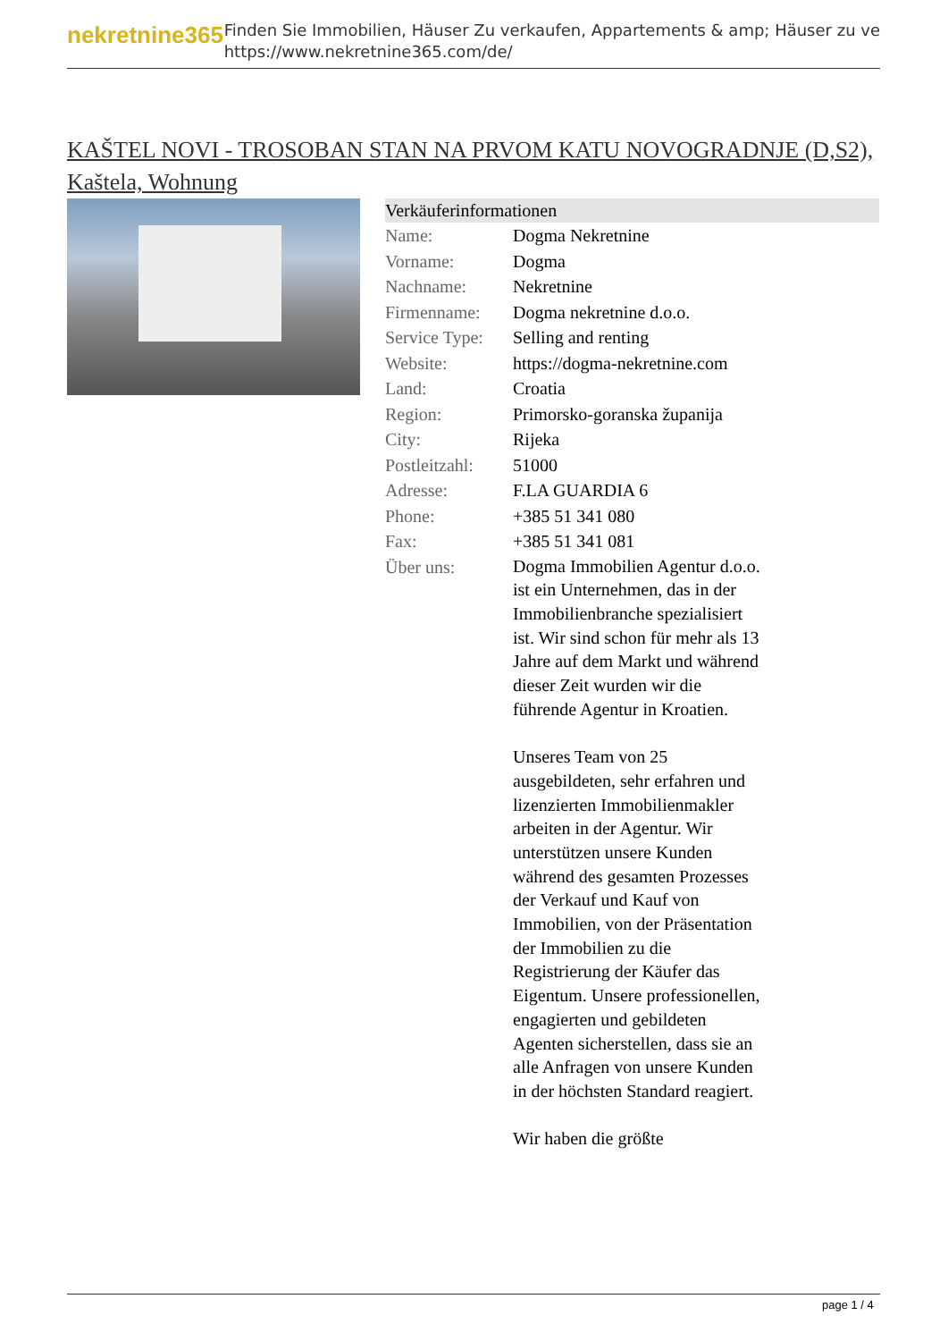nekretnine365
Finden Sie Immobilien, Häuser Zu verkaufen, Appartements & amp; Häuser zu ve
https://www.nekretnine365.com/de/
KAŠTEL NOVI - TROSOBAN STAN NA PRVOM KATU NOVOGRADNJE (D,S2), Kaštela, Wohnung
| Verkäuferinformationen | | |
| --- | --- | --- |
| Name: | Dogma Nekretnine | |
| Vorname: | Dogma | |
| Nachname: | Nekretnine | |
| Firmenname: | Dogma nekretnine d.o.o. | |
| Service Type: | Selling and renting | |
| Website: | https://dogma-nekretnine.com | |
| Land: | Croatia | |
| Region: | Primorsko-goranska županija | |
| City: | Rijeka | |
| Postleitzahl: | 51000 | |
| Adresse: | F.LA GUARDIA 6 | |
| Phone: | +385 51 341 080 | |
| Fax: | +385 51 341 081 | |
| Über uns: | Dogma Immobilien Agentur d.o.o. ist ein Unternehmen, das in der Immobilienbranche spezialisiert ist. Wir sind schon für mehr als 13 Jahre auf dem Markt und während dieser Zeit wurden wir die führende Agentur in Kroatien. Unseres Team von 25 ausgebildeten, sehr erfahren und lizenzierten Immobilienmakler arbeiten in der Agentur. Wir unterstützen unsere Kunden während des gesamten Prozesses der Verkauf und Kauf von Immobilien, von der Präsentation der Immobilien zu die Registrierung der Käufer das Eigentum. Unsere professionellen, engagierten und gebildeten Agenten sicherstellen, dass sie an alle Anfragen von unsere Kunden in der höchsten Standard reagiert. Wir haben die größte | |
page 1 / 4